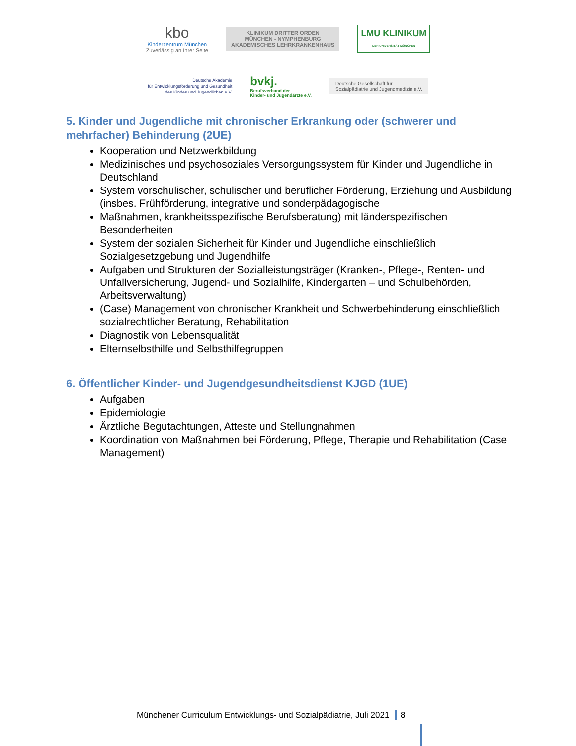kbo
Kinderzentrum München
Zuverlässig an Ihrer Seite
KLINIKUM DRITTER ORDEN
MÜNCHEN - NYMPHENBURG
AKADEMISCHES LEHRKRANKENHAUS
LMU KLINIKUM
DER UNIVERSITÄT MÜNCHEN
Deutsche Akademie
für Entwicklungsförderung und Gesundheit
des Kindes und Jugendlichen e.V.
bvkj.
Berufsverband der
Kinder- und Jugendärzte e.V.
Deutsche Gesellschaft für
Sozialpädiatrie und Jugendmedizin e.V.
5. Kinder und Jugendliche mit chronischer Erkrankung oder (schwerer und mehrfacher) Behinderung (2UE)
Kooperation und Netzwerkbildung
Medizinisches und psychosoziales Versorgungssystem für Kinder und Jugendliche in Deutschland
System vorschulischer, schulischer und beruflicher Förderung, Erziehung und Ausbildung (insbes. Frühförderung, integrative und sonderpädagogische
Maßnahmen, krankheitsspezifische Berufsberatung) mit länderspezifischen Besonderheiten
System der sozialen Sicherheit für Kinder und Jugendliche einschließlich Sozialgesetzgebung und Jugendhilfe
Aufgaben und Strukturen der Sozialleistungsträger (Kranken-, Pflege-, Renten- und Unfallversicherung, Jugend- und Sozialhilfe, Kindergarten – und Schulbehörden, Arbeitsverwaltung)
(Case) Management von chronischer Krankheit und Schwerbehinderung einschließlich sozialrechtlicher Beratung, Rehabilitation
Diagnostik von Lebensqualität
Elternselbsthilfe und Selbsthilfegruppen
6. Öffentlicher Kinder- und Jugendgesundheitsdienst KJGD (1UE)
Aufgaben
Epidemiologie
Ärztliche Begutachtungen, Atteste und Stellungnahmen
Koordination von Maßnahmen bei Förderung, Pflege, Therapie und Rehabilitation (Case Management)
Münchener Curriculum Entwicklungs- und Sozialpädiatrie, Juli 2021 8